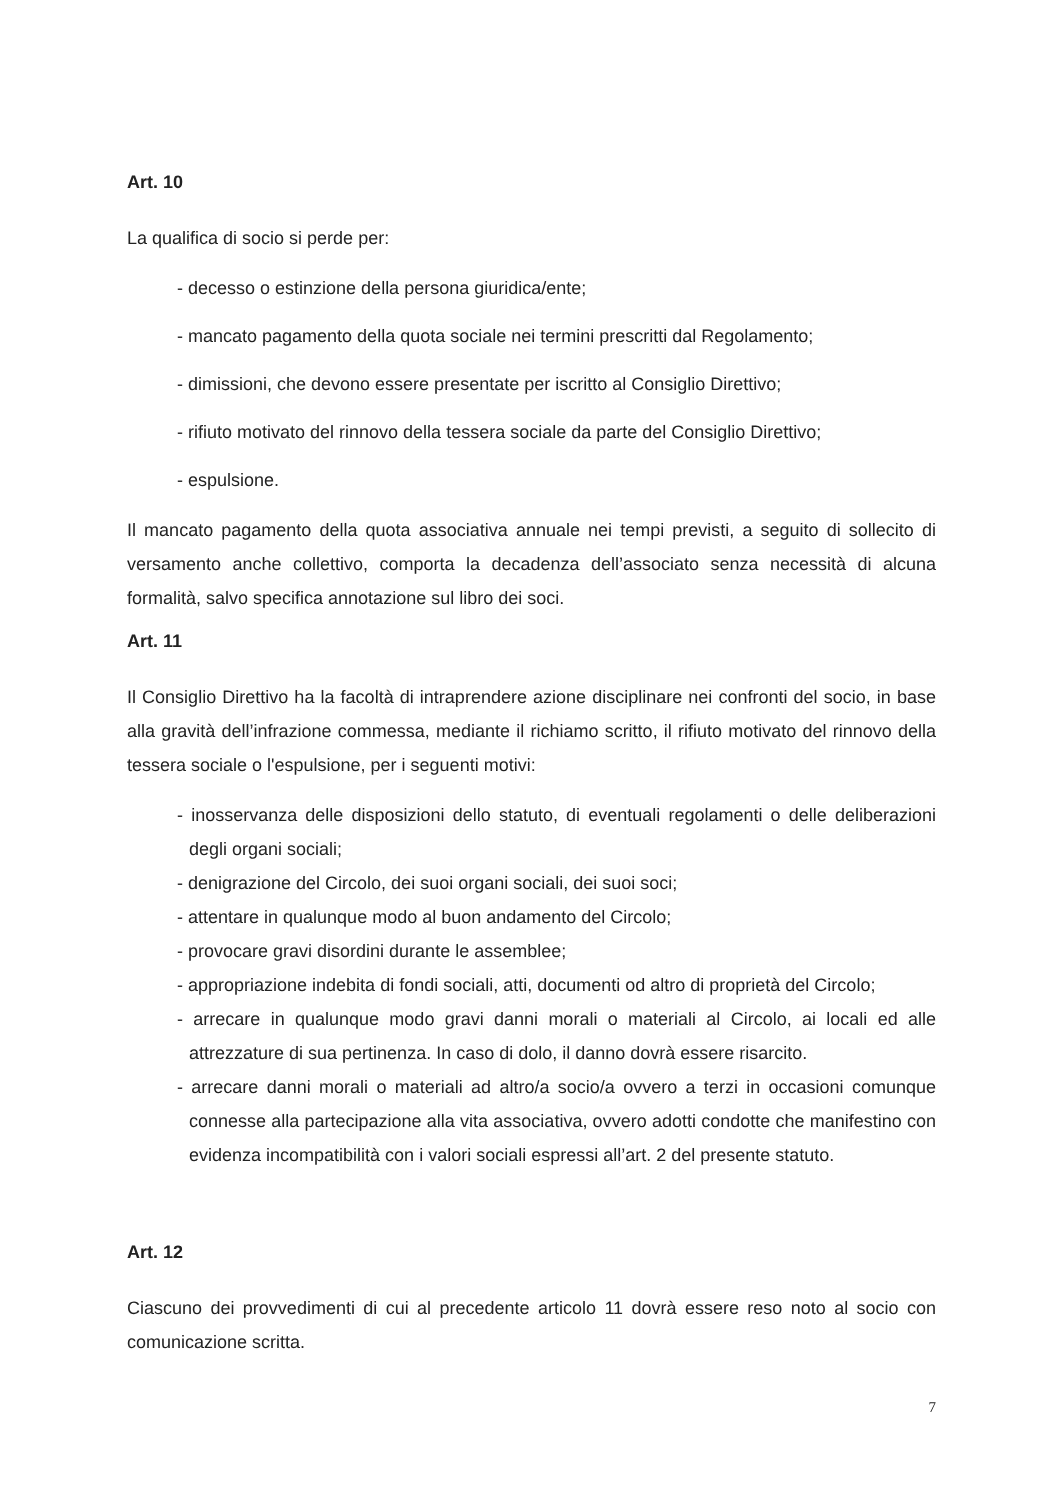Art. 10
La qualifica di socio si perde per:
- decesso o estinzione della persona giuridica/ente;
- mancato pagamento della quota sociale nei termini prescritti dal Regolamento;
- dimissioni, che devono essere presentate per iscritto al Consiglio Direttivo;
- rifiuto motivato del rinnovo della tessera sociale da parte del Consiglio Direttivo;
- espulsione.
Il mancato pagamento della quota associativa annuale nei tempi previsti, a seguito di sollecito di versamento anche collettivo, comporta la decadenza dell’associato senza necessità di alcuna formalità, salvo specifica annotazione sul libro dei soci.
Art. 11
Il Consiglio Direttivo ha la facoltà di intraprendere azione disciplinare nei confronti del socio, in base alla gravità dell’infrazione commessa, mediante il richiamo scritto, il rifiuto motivato del rinnovo della tessera sociale o l'espulsione, per i seguenti motivi:
- inosservanza delle disposizioni dello statuto, di eventuali regolamenti o delle deliberazioni degli organi sociali;
- denigrazione del Circolo, dei suoi organi sociali, dei suoi soci;
- attentare in qualunque modo al buon andamento del Circolo;
- provocare gravi disordini durante le assemblee;
- appropriazione indebita di fondi sociali, atti, documenti od altro di proprietà del Circolo;
- arrecare in qualunque modo gravi danni morali o materiali al Circolo, ai locali ed alle attrezzature di sua pertinenza. In caso di dolo, il danno dovrà essere risarcito.
- arrecare danni morali o materiali ad altro/a socio/a ovvero a terzi in occasioni comunque connesse alla partecipazione alla vita associativa, ovvero adotti condotte che manifestino con evidenza incompatibilità con i valori sociali espressi all’art. 2 del presente statuto.
Art. 12
Ciascuno dei provvedimenti di cui al precedente articolo 11 dovrà essere reso noto al socio con comunicazione scritta.
7